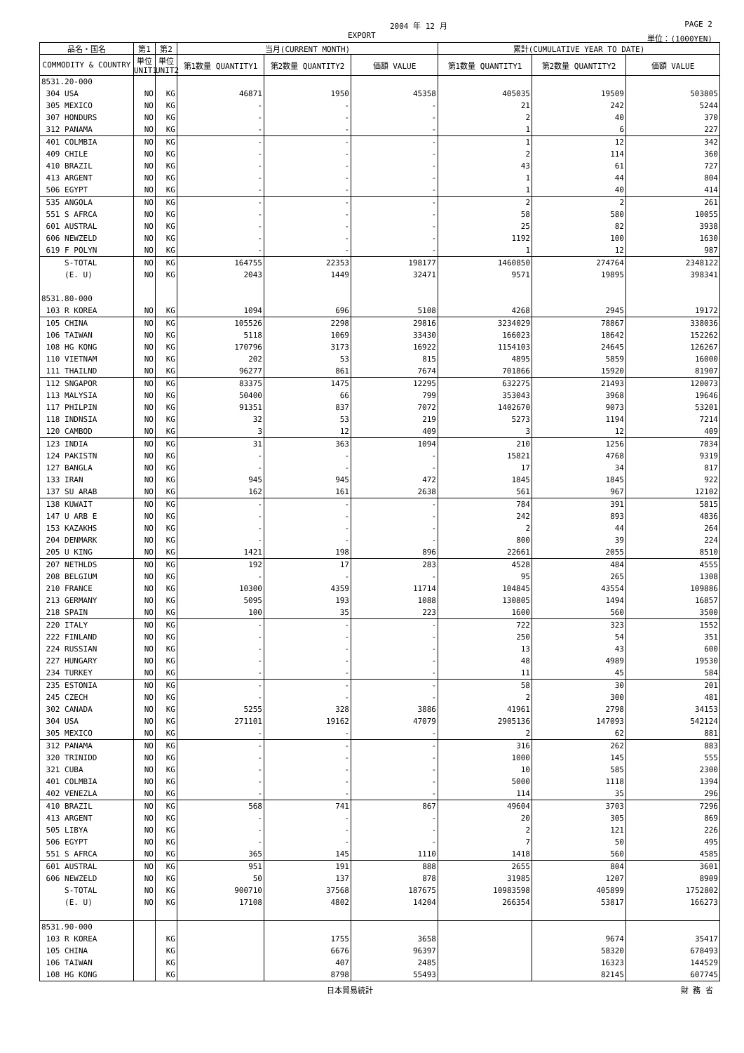2004 年 12 月 PAGE 2
EXPORT 単位：(1000YEN)
| 品名・国名 | 第1 | 第2 | 当月(CURRENT MONTH) | | | 累計(CUMULATIVE YEAR TO DATE) | | |
| --- | --- | --- | --- | --- | --- | --- | --- | --- |
| COMMODITY & COUNTRY | 単位 UNIT1 | 単位 UNIT2 | 第1数量 QUANTITY1 | 第2数量 QUANTITY2 | 価額 VALUE | 第1数量 QUANTITY1 | 第2数量 QUANTITY2 | 価額 VALUE |
| 8531.20-000 | | | | | | | | |
| 304 USA | NO | KG | 46871 | 1950 | 45358 | 405035 | 19509 | 503805 |
| 305 MEXICO | NO | KG | - | - | - | 21 | 242 | 5244 |
| 307 HONDURS | NO | KG | - | - | - | 2 | 40 | 370 |
| 312 PANAMA | NO | KG | - | - | - | 1 | 6 | 227 |
| 401 COLMBIA | NO | KG | - | - | - | 1 | 12 | 342 |
| 409 CHILE | NO | KG | - | - | - | 2 | 114 | 360 |
| 410 BRAZIL | NO | KG | - | - | - | 43 | 61 | 727 |
| 413 ARGENT | NO | KG | - | - | - | 1 | 44 | 804 |
| 506 EGYPT | NO | KG | - | - | - | 1 | 40 | 414 |
| 535 ANGOLA | NO | KG | - | - | - | 2 | 2 | 261 |
| 551 S AFRCA | NO | KG | - | - | - | 58 | 580 | 10055 |
| 601 AUSTRAL | NO | KG | - | - | - | 25 | 82 | 3938 |
| 606 NEWZELD | NO | KG | - | - | - | 1192 | 100 | 1630 |
| 619 F POLYN | NO | KG | - | - | - | 1 | 12 | 987 |
| S-TOTAL | NO | KG | 164755 | 22353 | 198177 | 1460850 | 274764 | 2348122 |
| (E. U) | NO | KG | 2043 | 1449 | 32471 | 9571 | 19895 | 398341 |
| 8531.80-000 | | | | | | | | |
| 103 R KOREA | NO | KG | 1094 | 696 | 5108 | 4268 | 2945 | 19172 |
| 105 CHINA | NO | KG | 105526 | 2298 | 29816 | 3234029 | 78867 | 338036 |
| 106 TAIWAN | NO | KG | 5118 | 1069 | 33430 | 166023 | 18642 | 152262 |
| 108 HG KONG | NO | KG | 170796 | 3173 | 16922 | 1154103 | 24645 | 126267 |
| 110 VIETNAM | NO | KG | 202 | 53 | 815 | 4895 | 5859 | 16000 |
| 111 THAILND | NO | KG | 96277 | 861 | 7674 | 701866 | 15920 | 81907 |
| 112 SNGAPOR | NO | KG | 83375 | 1475 | 12295 | 632275 | 21493 | 120073 |
| 113 MALYSIA | NO | KG | 50400 | 66 | 799 | 353043 | 3968 | 19646 |
| 117 PHILPIN | NO | KG | 91351 | 837 | 7072 | 1402670 | 9073 | 53201 |
| 118 INDNSIA | NO | KG | 32 | 53 | 219 | 5273 | 1194 | 7214 |
| 120 CAMBOD | NO | KG | 3 | 12 | 409 | 3 | 12 | 409 |
| 123 INDIA | NO | KG | 31 | 363 | 1094 | 210 | 1256 | 7834 |
| 124 PAKISTN | NO | KG | - | - | - | 15821 | 4768 | 9319 |
| 127 BANGLA | NO | KG | - | - | - | 17 | 34 | 817 |
| 133 IRAN | NO | KG | 945 | 945 | 472 | 1845 | 1845 | 922 |
| 137 SU ARAB | NO | KG | 162 | 161 | 2638 | 561 | 967 | 12102 |
| 138 KUWAIT | NO | KG | - | - | - | 784 | 391 | 5815 |
| 147 U ARB E | NO | KG | - | - | - | 242 | 893 | 4836 |
| 153 KAZAKHS | NO | KG | - | - | - | 2 | 44 | 264 |
| 204 DENMARK | NO | KG | - | - | - | 800 | 39 | 224 |
| 205 U KING | NO | KG | 1421 | 198 | 896 | 22661 | 2055 | 8510 |
| 207 NETHLDS | NO | KG | 192 | 17 | 283 | 4528 | 484 | 4555 |
| 208 BELGIUM | NO | KG | - | - | - | 95 | 265 | 1308 |
| 210 FRANCE | NO | KG | 10300 | 4359 | 11714 | 104845 | 43554 | 109886 |
| 213 GERMANY | NO | KG | 5095 | 193 | 1088 | 130805 | 1494 | 16857 |
| 218 SPAIN | NO | KG | 100 | 35 | 223 | 1600 | 560 | 3500 |
| 220 ITALY | NO | KG | - | - | - | 722 | 323 | 1552 |
| 222 FINLAND | NO | KG | - | - | - | 250 | 54 | 351 |
| 224 RUSSIAN | NO | KG | - | - | - | 13 | 43 | 600 |
| 227 HUNGARY | NO | KG | - | - | - | 48 | 4989 | 19530 |
| 234 TURKEY | NO | KG | - | - | - | 11 | 45 | 584 |
| 235 ESTONIA | NO | KG | - | - | - | 58 | 30 | 201 |
| 245 CZECH | NO | KG | - | - | - | 2 | 300 | 481 |
| 302 CANADA | NO | KG | 5255 | 328 | 3886 | 41961 | 2798 | 34153 |
| 304 USA | NO | KG | 271101 | 19162 | 47079 | 2905136 | 147093 | 542124 |
| 305 MEXICO | NO | KG | - | - | - | 2 | 62 | 881 |
| 312 PANAMA | NO | KG | - | - | - | 316 | 262 | 883 |
| 320 TRINIDD | NO | KG | - | - | - | 1000 | 145 | 555 |
| 321 CUBA | NO | KG | - | - | - | 10 | 585 | 2300 |
| 401 COLMBIA | NO | KG | - | - | - | 5000 | 1118 | 1394 |
| 402 VENEZLA | NO | KG | - | - | - | 114 | 35 | 296 |
| 410 BRAZIL | NO | KG | 568 | 741 | 867 | 49604 | 3703 | 7296 |
| 413 ARGENT | NO | KG | - | - | - | 20 | 305 | 869 |
| 505 LIBYA | NO | KG | - | - | - | 2 | 121 | 226 |
| 506 EGYPT | NO | KG | - | - | - | 7 | 50 | 495 |
| 551 S AFRCA | NO | KG | 365 | 145 | 1110 | 1418 | 560 | 4585 |
| 601 AUSTRAL | NO | KG | 951 | 191 | 888 | 2655 | 804 | 3601 |
| 606 NEWZELD | NO | KG | 50 | 137 | 878 | 31985 | 1207 | 8909 |
| S-TOTAL | NO | KG | 900710 | 37568 | 187675 | 10983598 | 405899 | 1752802 |
| (E. U) | NO | KG | 17108 | 4802 | 14204 | 266354 | 53817 | 166273 |
| 8531.90-000 | | | | | | | | |
| 103 R KOREA | | KG | | 1755 | 3658 | | 9674 | 35417 |
| 105 CHINA | | KG | | 6676 | 96397 | | 58320 | 678493 |
| 106 TAIWAN | | KG | | 407 | 2485 | | 16323 | 144529 |
| 108 HG KONG | | KG | | 8798 | 55493 | | 82145 | 607745 |
日本貿易統計 財 務 省